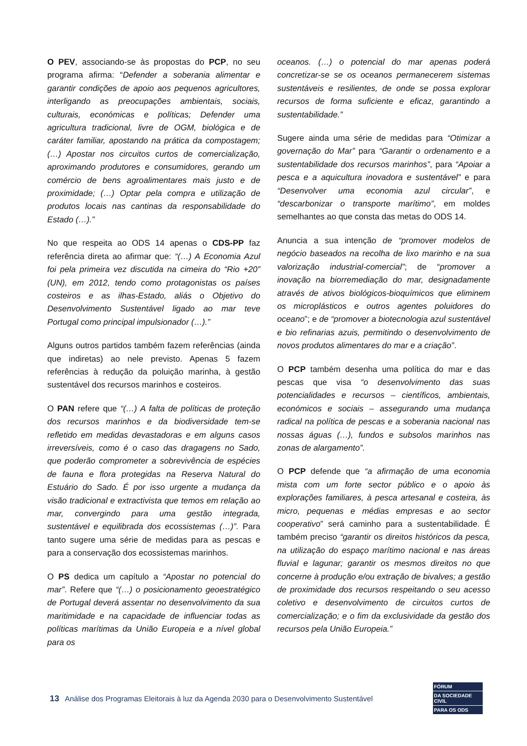O PEV, associando-se às propostas do PCP, no seu programa afirma: “Defender a soberania alimentar e garantir condições de apoio aos pequenos agricultores, interligando as preocupações ambientais, sociais, culturais, económicas e políticas; Defender uma agricultura tradicional, livre de OGM, biológica e de caráter familiar, apostando na prática da compostagem;(…) Apostar nos circuitos curtos de comercialização, aproximando produtores e consumidores, gerando um comércio de bens agroalimentares mais justo e de proximidade; (…) Optar pela compra e utilização de produtos locais nas cantinas da responsabilidade do Estado (…).”
No que respeita ao ODS 14 apenas o CDS-PP faz referência direta ao afirmar que: “(…) A Economia Azul foi pela primeira vez discutida na cimeira do “Rio +20” (UN), em 2012, tendo como protagonistas os países costeiros e as ilhas-Estado, aliás o Objetivo do Desenvolvimento Sustentável ligado ao mar teve Portugal como principal impulsionador (…).”
Alguns outros partidos também fazem referências (ainda que indiretas) ao nele previsto. Apenas 5 fazem referências à redução da poluição marinha, à gestão sustentável dos recursos marinhos e costeiros.
O PAN refere que “(…) A falta de políticas de proteção dos recursos marinhos e da biodiversidade tem-se refletido em medidas devastadoras e em alguns casos irreversíveis, como é o caso das dragagens no Sado, que poderão comprometer a sobrevivência de espécies de fauna e flora protegidas na Reserva Natural do Estuário do Sado. É por isso urgente a mudança da visão tradicional e extractivista que temos em relação ao mar, convergindo para uma gestão integrada, sustentável e equilibrada dos ecossistemas (…)”. Para tanto sugere uma série de medidas para as pescas e para a conservação dos ecossistemas marinhos.
O PS dedica um capítulo a “Apostar no potencial do mar”. Refere que “(…) o posicionamento geoestratégico de Portugal deverá assentar no desenvolvimento da sua maritimidade e na capacidade de influenciar todas as políticas marítimas da União Europeia e a nível global para os
oceanos. (…) o potencial do mar apenas poderá concretizar-se se os oceanos permanecerem sistemas sustentáveis e resilientes, de onde se possa explorar recursos de forma suficiente e eficaz, garantindo a sustentabilidade.”
Sugere ainda uma série de medidas para “Otimizar a governação do Mar” para “Garantir o ordenamento e a sustentabilidade dos recursos marinhos”, para “Apoiar a pesca e a aquicultura inovadora e sustentável” e para “Desenvolver uma economia azul circular”, e “descarbonizar o transporte marítimo”, em moldes semelhantes ao que consta das metas do ODS 14.
Anuncia a sua intenção de “promover modelos de negócio baseados na recolha de lixo marinho e na sua valorização industrial-comercial”; de “promover a inovação na biorremediação do mar, designadamente através de ativos biológicos-bioquímicos que eliminem os microplásticos e outros agentes poluidores do oceano”; e de “promover a biotecnologia azul sustentável e bio refinarias azuis, permitindo o desenvolvimento de novos produtos alimentares do mar e a criação”.
O PCP também desenha uma política do mar e das pescas que visa “o desenvolvimento das suas potencialidades e recursos – científicos, ambientais, económicos e sociais – assegurando uma mudança radical na política de pescas e a soberania nacional nas nossas águas (…), fundos e subsolos marinhos nas zonas de alargamento”.
O PCP defende que “a afirmação de uma economia mista com um forte sector público e o apoio às explorações familiares, à pesca artesanal e costeira, às micro, pequenas e médias empresas e ao sector cooperativo” será caminho para a sustentabilidade. É também preciso “garantir os direitos históricos da pesca, na utilização do espaço marítimo nacional e nas áreas fluvial e lagunar; garantir os mesmos direitos no que concerne à produção e/ou extração de bivalves; a gestão de proximidade dos recursos respeitando o seu acesso coletivo e desenvolvimento de circuitos curtos de comercialização; e o fim da exclusividade da gestão dos recursos pela União Europeia.”
13 Análise dos Programas Eleitorais à luz da Agenda 2030 para o Desenvolvimento Sustentável
FÓRUM
DA SOCIEDADE CIVIL
PARA OS ODS